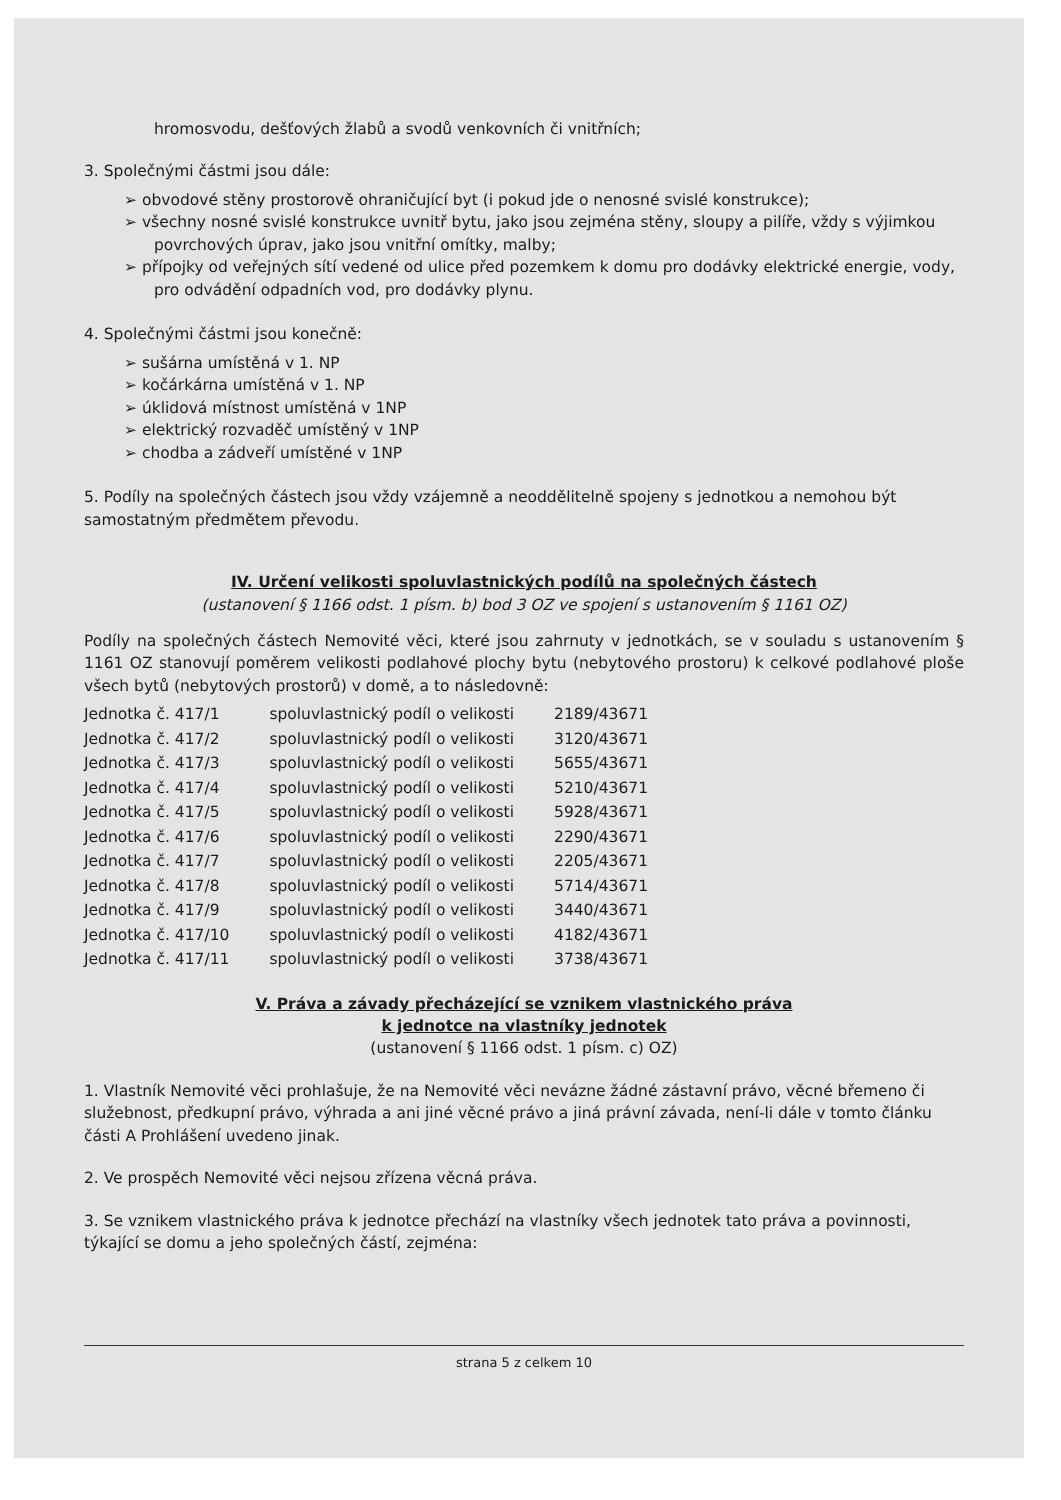hromosvodu, dešťových žlabů a svodů venkovních či vnitřních;
3. Společnými částmi jsou dále:
➢ obvodové stěny prostorově ohraničující byt (i pokud jde o nenosné svislé konstrukce);
➢ všechny nosné svislé konstrukce uvnitř bytu, jako jsou zejména stěny, sloupy a pilíře, vždy s výjimkou povrchových úprav, jako jsou vnitřní omítky, malby;
➢ přípojky od veřejných sítí vedené od ulice před pozemkem k domu pro dodávky elektrické energie, vody, pro odvádění odpadních vod, pro dodávky plynu.
4. Společnými částmi jsou konečně:
➢ sušárna umístěná v 1. NP
➢ kočárkárna umístěná v 1. NP
➢ úklidová místnost umístěná v 1NP
➢ elektrický rozvaděč umístěný v 1NP
➢ chodba a zádveří umístěné v 1NP
5. Podíly na společných částech jsou vždy vzájemně a neoddělitelně spojeny s jednotkou a nemohou být samostatným předmětem převodu.
IV. Určení velikosti spoluvlastnických podílů na společných částech
(ustanovení § 1166 odst. 1 písm. b) bod 3 OZ ve spojení s ustanovením § 1161 OZ)
Podíly na společných částech Nemovité věci, které jsou zahrnuty v jednotkách, se v souladu s ustanovením § 1161 OZ stanovují poměrem velikosti podlahové plochy bytu (nebytového prostoru) k celkové podlahové ploše všech bytů (nebytových prostorů) v domě, a to následovně:
| Jednotka č. 417/1 | spoluvlastnický podíl o velikosti | 2189/43671 |
| Jednotka č. 417/2 | spoluvlastnický podíl o velikosti | 3120/43671 |
| Jednotka č. 417/3 | spoluvlastnický podíl o velikosti | 5655/43671 |
| Jednotka č. 417/4 | spoluvlastnický podíl o velikosti | 5210/43671 |
| Jednotka č. 417/5 | spoluvlastnický podíl o velikosti | 5928/43671 |
| Jednotka č. 417/6 | spoluvlastnický podíl o velikosti | 2290/43671 |
| Jednotka č. 417/7 | spoluvlastnický podíl o velikosti | 2205/43671 |
| Jednotka č. 417/8 | spoluvlastnický podíl o velikosti | 5714/43671 |
| Jednotka č. 417/9 | spoluvlastnický podíl o velikosti | 3440/43671 |
| Jednotka č. 417/10 | spoluvlastnický podíl o velikosti | 4182/43671 |
| Jednotka č. 417/11 | spoluvlastnický podíl o velikosti | 3738/43671 |
V. Práva a závady přecházející se vznikem vlastnického práva
k jednotce na vlastníky jednotek
(ustanovení § 1166 odst. 1 písm. c) OZ)
1. Vlastník Nemovité věci prohlašuje, že na Nemovité věci nevázne žádné zástavní právo, věcné břemeno či služebnost, předkupní právo, výhrada a ani jiné věcné právo a jiná právní závada, není-li dále v tomto článku části A Prohlášení uvedeno jinak.
2. Ve prospěch Nemovité věci nejsou zřízena věcná práva.
3. Se vznikem vlastnického práva k jednotce přechází na vlastníky všech jednotek tato práva a povinnosti, týkající se domu a jeho společných částí, zejména:
strana 5 z celkem 10